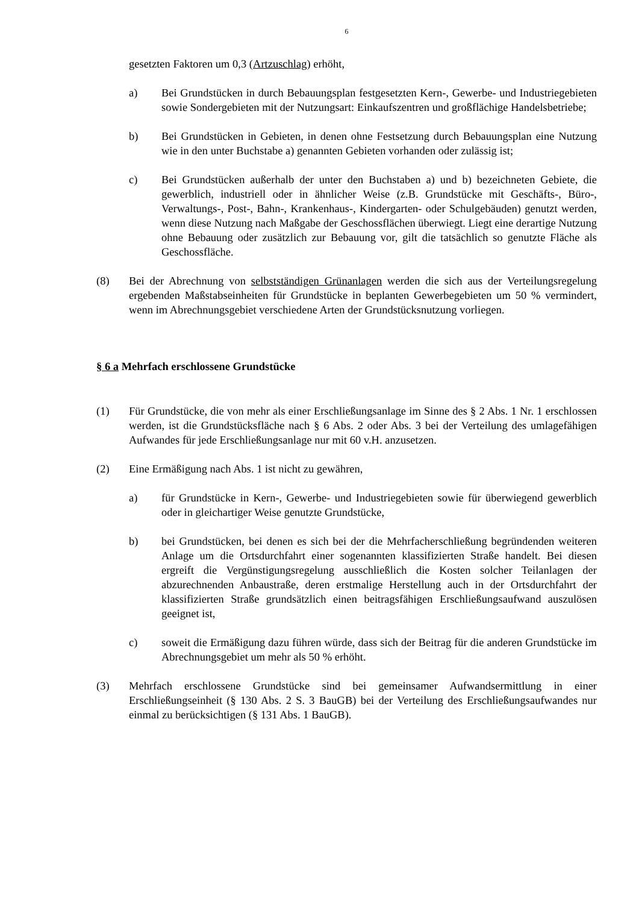6
gesetzten Faktoren um 0,3 (Artzuschlag) erhöht,
a) Bei Grundstücken in durch Bebauungsplan festgesetzten Kern-, Gewerbe- und Industriegebieten sowie Sondergebieten mit der Nutzungsart: Einkaufszentren und großflächige Handelsbetriebe;
b) Bei Grundstücken in Gebieten, in denen ohne Festsetzung durch Bebauungsplan eine Nutzung wie in den unter Buchstabe a) genannten Gebieten vorhanden oder zulässig ist;
c) Bei Grundstücken außerhalb der unter den Buchstaben a) und b) bezeichneten Gebiete, die gewerblich, industriell oder in ähnlicher Weise (z.B. Grundstücke mit Geschäfts-, Büro-, Verwaltungs-, Post-, Bahn-, Krankenhaus-, Kindergarten- oder Schulgebäuden) genutzt werden, wenn diese Nutzung nach Maßgabe der Geschossflächen überwiegt. Liegt eine derartige Nutzung ohne Bebauung oder zusätzlich zur Bebauung vor, gilt die tatsächlich so genutzte Fläche als Geschossfläche.
(8) Bei der Abrechnung von selbstständigen Grünanlagen werden die sich aus der Verteilungsregelung ergebenden Maßstabseinheiten für Grundstücke in beplanten Gewerbegebieten um 50 % vermindert, wenn im Abrechnungsgebiet verschiedene Arten der Grundstücksnutzung vorliegen.
§ 6 a Mehrfach erschlossene Grundstücke
(1) Für Grundstücke, die von mehr als einer Erschließungsanlage im Sinne des § 2 Abs. 1 Nr. 1 erschlossen werden, ist die Grundstücksfläche nach § 6 Abs. 2 oder Abs. 3 bei der Verteilung des umlagefähigen Aufwandes für jede Erschließungsanlage nur mit 60 v.H. anzusetzen.
(2) Eine Ermäßigung nach Abs. 1 ist nicht zu gewähren,
a) für Grundstücke in Kern-, Gewerbe- und Industriegebieten sowie für überwiegend gewerblich oder in gleichartiger Weise genutzte Grundstücke,
b) bei Grundstücken, bei denen es sich bei der die Mehrfacherschließung begründenden weiteren Anlage um die Ortsdurchfahrt einer sogenannten klassifizierten Straße handelt. Bei diesen ergreift die Vergünstigungsregelung ausschließlich die Kosten solcher Teilanlagen der abzurechnenden Anbaustraße, deren erstmalige Herstellung auch in der Ortsdurchfahrt der klassifizierten Straße grundsätzlich einen beitragsfähigen Erschließungsaufwand auszulösen geeignet ist,
c) soweit die Ermäßigung dazu führen würde, dass sich der Beitrag für die anderen Grundstücke im Abrechnungsgebiet um mehr als 50 % erhöht.
(3) Mehrfach erschlossene Grundstücke sind bei gemeinsamer Aufwandsermittlung in einer Erschließungseinheit (§ 130 Abs. 2 S. 3 BauGB) bei der Verteilung des Erschließungsaufwandes nur einmal zu berücksichtigen (§ 131 Abs. 1 BauGB).